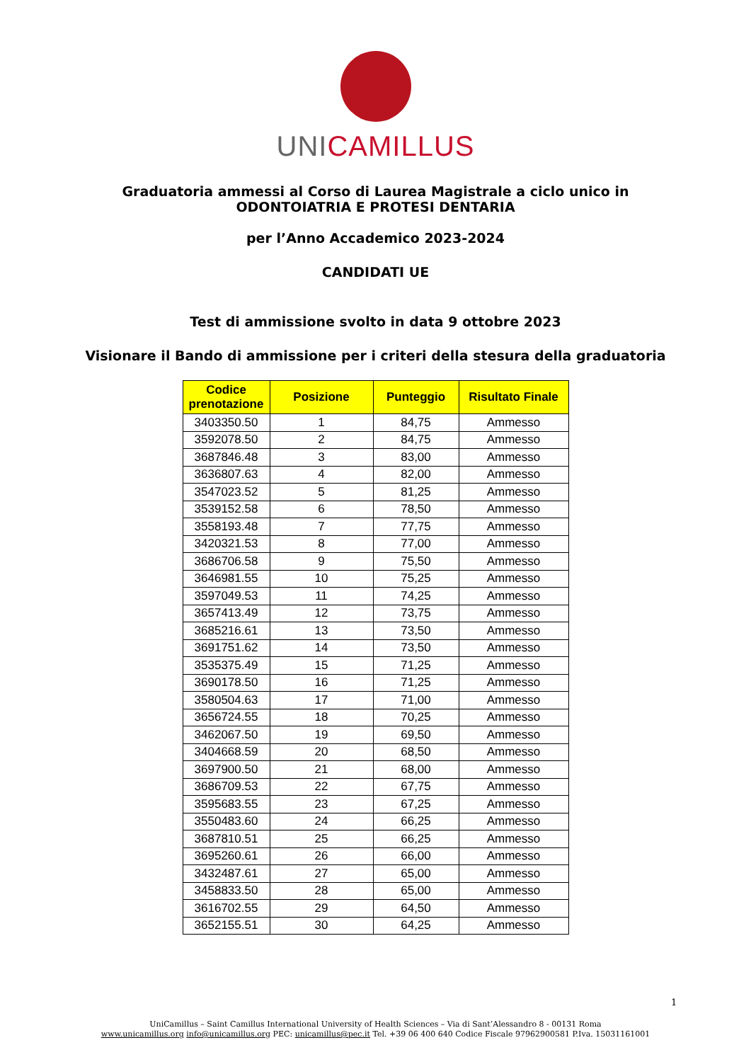UNI CAMILLUS
Graduatoria ammessi al Corso di Laurea Magistrale a ciclo unico in
ODONTOIATRIA E PROTESI DENTARIA
per l’Anno Accademico 2023-2024
CANDIDATI UE
Test di ammissione svolto in data 9 ottobre 2023
Visionare il Bando di ammissione per i criteri della stesura della graduatoria
| Codice prenotazione | Posizione | Punteggio | Risultato Finale |
| --- | --- | --- | --- |
| 3403350.50 | 1 | 84,75 | Ammesso |
| 3592078.50 | 2 | 84,75 | Ammesso |
| 3687846.48 | 3 | 83,00 | Ammesso |
| 3636807.63 | 4 | 82,00 | Ammesso |
| 3547023.52 | 5 | 81,25 | Ammesso |
| 3539152.58 | 6 | 78,50 | Ammesso |
| 3558193.48 | 7 | 77,75 | Ammesso |
| 3420321.53 | 8 | 77,00 | Ammesso |
| 3686706.58 | 9 | 75,50 | Ammesso |
| 3646981.55 | 10 | 75,25 | Ammesso |
| 3597049.53 | 11 | 74,25 | Ammesso |
| 3657413.49 | 12 | 73,75 | Ammesso |
| 3685216.61 | 13 | 73,50 | Ammesso |
| 3691751.62 | 14 | 73,50 | Ammesso |
| 3535375.49 | 15 | 71,25 | Ammesso |
| 3690178.50 | 16 | 71,25 | Ammesso |
| 3580504.63 | 17 | 71,00 | Ammesso |
| 3656724.55 | 18 | 70,25 | Ammesso |
| 3462067.50 | 19 | 69,50 | Ammesso |
| 3404668.59 | 20 | 68,50 | Ammesso |
| 3697900.50 | 21 | 68,00 | Ammesso |
| 3686709.53 | 22 | 67,75 | Ammesso |
| 3595683.55 | 23 | 67,25 | Ammesso |
| 3550483.60 | 24 | 66,25 | Ammesso |
| 3687810.51 | 25 | 66,25 | Ammesso |
| 3695260.61 | 26 | 66,00 | Ammesso |
| 3432487.61 | 27 | 65,00 | Ammesso |
| 3458833.50 | 28 | 65,00 | Ammesso |
| 3616702.55 | 29 | 64,50 | Ammesso |
| 3652155.51 | 30 | 64,25 | Ammesso |
1
UniCamillus – Saint Camillus International University of Health Sciences – Via di Sant’Alessandro 8 - 00131 Roma
www.unicamillus.org info@unicamillus.org PEC: unicamillus@pec.it Tel. +39 06 400 640 Codice Fiscale 97962900581 P.Iva. 15031161001